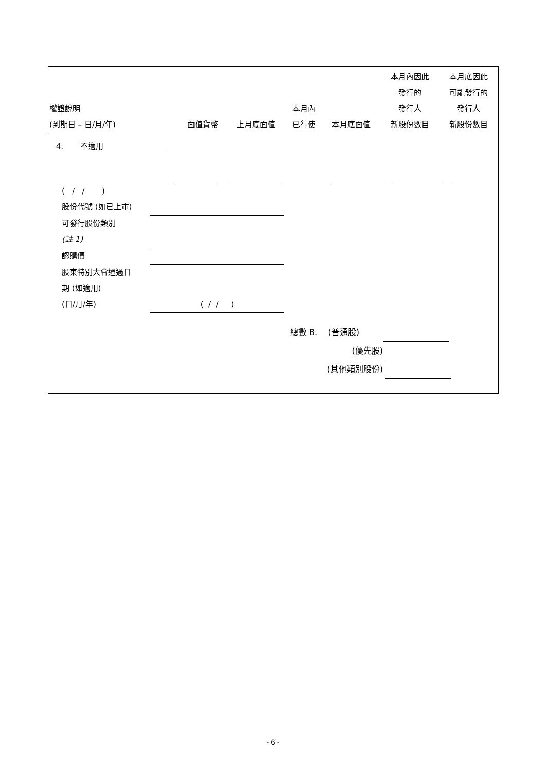| 權證說明 (到期日 – 日/月/年) | 面值貨幣 | 上月底面值 | 本月內 已行使 | 本月底面值 | 本月內因此 發行的 發行人 新股份數目 | 本月底因此 可能發行的 發行人 新股份數目 |
| --- | --- | --- | --- | --- | --- | --- |
4. 不適用
( / / )
股份代號 (如已上市)
可發行股份類別
(註 1)
認購價
股東特別大會通過日
期 (如適用)
(日/月/年) ( / / )
總數 B. (普通股)
(優先股)
(其他類別股份)
- 6 -